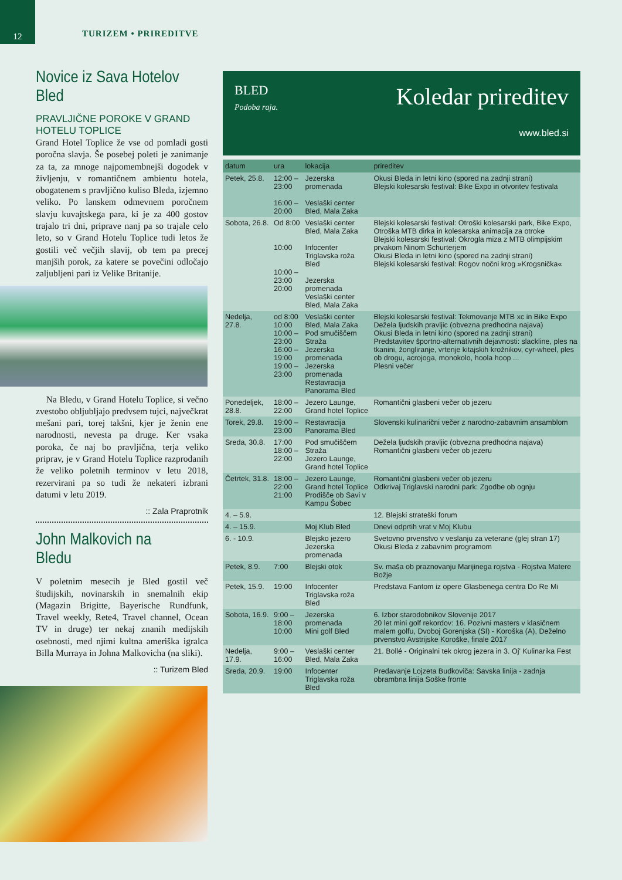12
TURIZEM • PRIREDITVE
Novice iz Sava Hotelov Bled
PRAVLJIČNE POROKE V GRAND HOTELU TOPLICE
Grand Hotel Toplice že vse od pomladi gosti poročna slavja. Še posebej poleti je zanimanje za ta, za mnoge najpomembnejši dogodek v življenju, v romantičnem ambientu hotela, obogatenem s pravljično kuliso Bleda, izjemno veliko. Po lanskem odmevnem poročnem slavju kuvajtskega para, ki je za 400 gostov trajalo tri dni, priprave nanj pa so trajale celo leto, so v Grand Hotelu Toplice tudi letos že gostili več večjih slavij, ob tem pa precej manjših porok, za katere se povečini odločajo zaljubljeni pari iz Velike Britanije.
Na Bledu, v Grand Hotelu Toplice, si večno zvestobo obljubljajo predvsem tujci, največkrat mešani pari, torej takšni, kjer je ženin ene narodnosti, nevesta pa druge. Ker vsaka poroka, če naj bo pravljična, terja veliko priprav, je v Grand Hotelu Toplice razprodanih že veliko poletnih terminov v letu 2018, rezervirani pa so tudi že nekateri izbrani datumi v letu 2019.
:: Zala Praprotnik
John Malkovich na Bledu
V poletnim mesecih je Bled gostil več študijskih, novinarskih in snemalnih ekip (Magazin Brigitte, Bayerische Rundfunk, Travel weekly, Rete4, Travel channel, Ocean TV in druge) ter nekaj znanih medijskih osebnosti, med njimi kultna ameriška igralca Billa Murraya in Johna Malkovicha (na sliki).
:: Turizem Bled
BLED
Podoba raja.
Koledar prireditev
www.bled.si
| datum | ura | lokacija | prireditev |
| --- | --- | --- | --- |
| Petek, 25.8. | 12:00 – 23:00 16:00 – 20:00 | Jezerska promenada Veslaški center Bled, Mala Zaka | Okusi Bleda in letni kino (spored na zadnji strani) Blejski kolesarski festival: Bike Expo in otvoritev festivala |
| Sobota, 26.8. | Od 8:00 10:00 10:00 – 23:00 20:00 | Veslaški center Bled, Mala Zaka Infocenter Triglavska roža Bled Jezerska promenada Veslaški center Bled, Mala Zaka | Blejski kolesarski festival: Otroški kolesarski park, Bike Expo, Otroška MTB dirka in kolesarska animacija za otroke Blejski kolesarski festival: Okrogla miza z MTB olimpijskim prvakom Ninom Schurterjem Okusi Bleda in letni kino (spored na zadnji strani) Blejski kolesarski festival: Rogov nočni krog »Krogsnička« |
| Nedelja, 27.8. | od 8:00 10:00 10:00 – 23:00 16:00 – 19:00 19:00 – 23:00 | Veslaški center Bled, Mala Zaka Pod smučiščem Straža Jezerska promenada Jezerska promenada Restavracija Panorama Bled | Blejski kolesarski festival: Tekmovanje MTB xc in Bike Expo Dežela ljudskih pravljic (obvezna predhodna najava) Okusi Bleda in letni kino (spored na zadnji strani) Predstavitev športno-alternativnih dejavnosti: slackline, ples na tkanini, žongliranje, vrtenje kitajskih krožnikov, cyr-wheel, ples ob drogu, acrojoga, monokolo, hoola hoop ... Plesni večer |
| Ponedeljek, 28.8. | 18:00 – 22:00 | Jezero Launge, Grand hotel Toplice | Romantični glasbeni večer ob jezeru |
| Torek, 29.8. | 19:00 – 23:00 | Restavracija Panorama Bled | Slovenski kulinarični večer z narodno-zabavnim ansamblom |
| Sreda, 30.8. | 17:00 18:00 – 22:00 | Pod smučiščem Straža Jezero Launge, Grand hotel Toplice | Dežela ljudskih pravljic (obvezna predhodna najava) Romantični glasbeni večer ob jezeru |
| Četrtek, 31.8. | 18:00 – 22:00 21:00 | Jezero Launge, Grand hotel Toplice Prodišče ob Savi v Kampu Šobec | Romantični glasbeni večer ob jezeru Odkrivaj Triglavski narodni park: Zgodbe ob ognju |
| 4. – 5.9. | | | 12. Blejski strateški forum |
| 4. – 15.9. | | Moj Klub Bled | Dnevi odprtih vrat v Moj Klubu |
| 6. - 10.9. | | Blejsko jezero Jezerska promenada | Svetovno prvenstvo v veslanju za veterane (glej stran 17) Okusi Bleda z zabavnim programom |
| Petek, 8.9. | 7:00 | Blejski otok | Sv. maša ob praznovanju Marijinega rojstva - Rojstva Matere Božje |
| Petek, 15.9. | 19:00 | Infocenter Triglavska roža Bled | Predstava Fantom iz opere Glasbenega centra Do Re Mi |
| Sobota, 16.9. | 9:00 – 18:00 10:00 | Jezerska promenada Mini golf Bled | 6. Izbor starodobnikov Slovenije 2017 20 let mini golf rekordov: 16. Pozivni masters v klasičnem malem golfu, Dvoboj Gorenjska (SI) - Koroška (A), Deželno prvenstvo Avstrijske Koroške, finale 2017 |
| Nedelja, 17.9. | 9:00 – 16:00 | Veslaški center Bled, Mala Zaka | 21. Bollé - Originalni tek okrog jezera in 3. Oj' Kulinarika Fest |
| Sreda, 20.9. | 19:00 | Infocenter Triglavska roža Bled | Predavanje Lojzeta Budkoviča: Savska linija - zadnja obrambna linija Soške fronte |